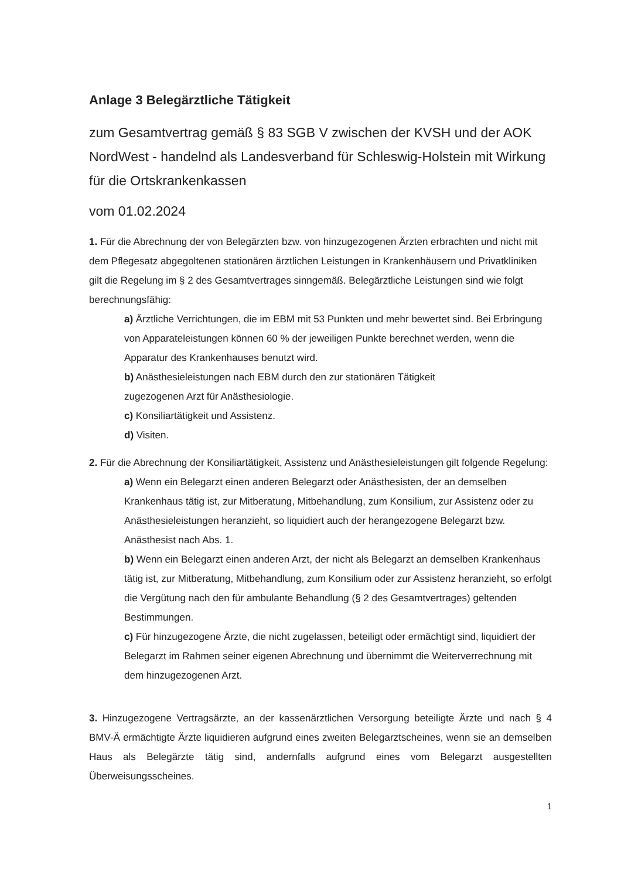Anlage 3 Belegärztliche Tätigkeit
zum Gesamtvertrag gemäß § 83 SGB V zwischen der KVSH und der AOK NordWest - handelnd als Landesverband für Schleswig-Holstein mit Wirkung für die Ortskrankenkassen
vom 01.02.2024
1. Für die Abrechnung der von Belegärzten bzw. von hinzugezogenen Ärzten erbrachten und nicht mit dem Pflegesatz abgegoltenen stationären ärztlichen Leistungen in Krankenhäusern und Privatkliniken gilt die Regelung im § 2 des Gesamtvertrages sinngemäß. Belegärztliche Leistungen sind wie folgt berechnungsfähig:
a) Ärztliche Verrichtungen, die im EBM mit 53 Punkten und mehr bewertet sind. Bei Erbringung von Apparateleistungen können 60 % der jeweiligen Punkte berechnet werden, wenn die Apparatur des Krankenhauses benutzt wird.
b) Anästhesieleistungen nach EBM durch den zur stationären Tätigkeit
zugezogenen Arzt für Anästhesiologie.
c) Konsiliartätigkeit und Assistenz.
d) Visiten.
2. Für die Abrechnung der Konsiliartätigkeit, Assistenz und Anästhesieleistungen gilt folgende Regelung:
a) Wenn ein Belegarzt einen anderen Belegarzt oder Anästhesisten, der an demselben Krankenhaus tätig ist, zur Mitberatung, Mitbehandlung, zum Konsilium, zur Assistenz oder zu Anästhesieleistungen heranzieht, so liquidiert auch der herangezogene Belegarzt bzw. Anästhesist nach Abs. 1.
b) Wenn ein Belegarzt einen anderen Arzt, der nicht als Belegarzt an demselben Krankenhaus tätig ist, zur Mitberatung, Mitbehandlung, zum Konsilium oder zur Assistenz heranzieht, so erfolgt die Vergütung nach den für ambulante Behandlung (§ 2 des Gesamtvertrages) geltenden Bestimmungen.
c) Für hinzugezogene Ärzte, die nicht zugelassen, beteiligt oder ermächtigt sind, liquidiert der Belegarzt im Rahmen seiner eigenen Abrechnung und übernimmt die Weiterverrechnung mit dem hinzugezogenen Arzt.
3. Hinzugezogene Vertragsärzte, an der kassenärztlichen Versorgung beteiligte Ärzte und nach § 4 BMV-Ä ermächtigte Ärzte liquidieren aufgrund eines zweiten Belegarztscheines, wenn sie an demselben Haus als Belegärzte tätig sind, andernfalls aufgrund eines vom Belegarzt ausgestellten Überweisungsscheines.
1